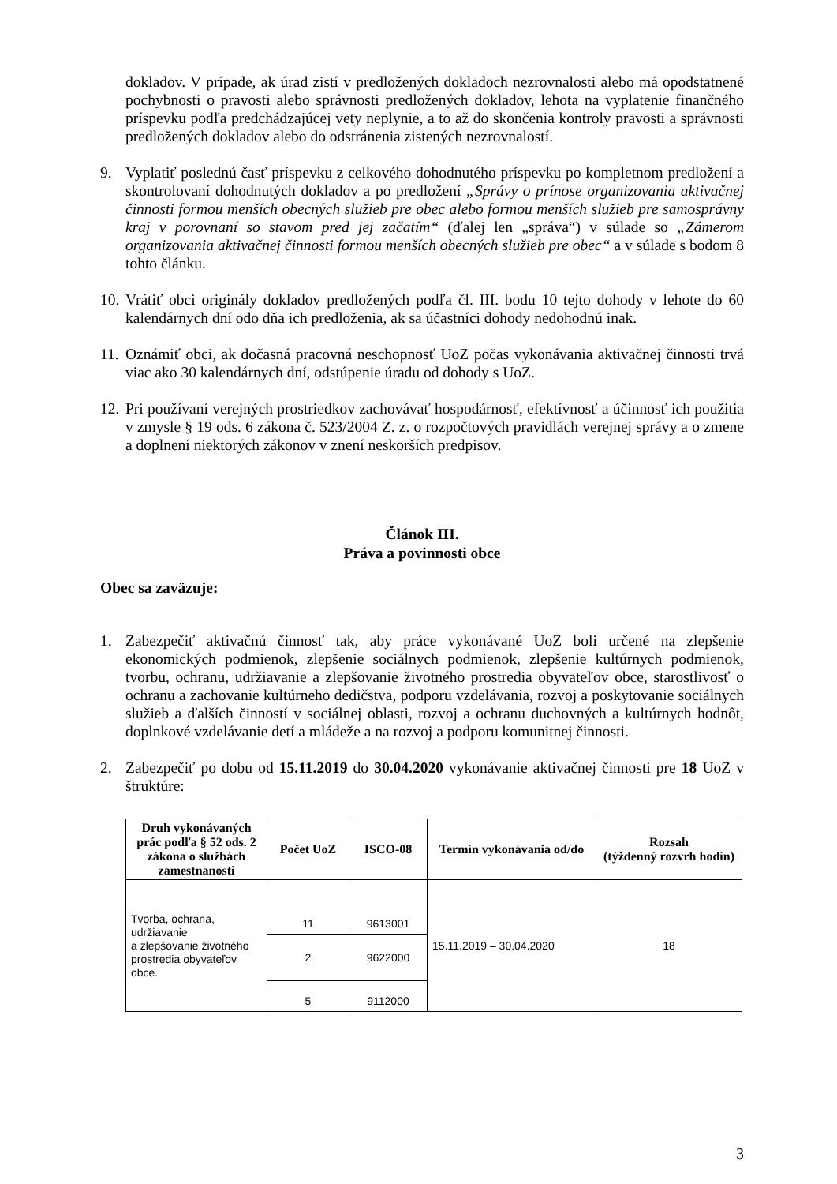dokladov. V prípade, ak úrad zistí v predložených dokladoch nezrovnalosti alebo má opodstatnené pochybnosti o pravosti alebo správnosti predložených dokladov, lehota na vyplatenie finančného príspevku podľa predchádzajúcej vety neplynie, a to až do skončenia kontroly pravosti a správnosti predložených dokladov alebo do odstránenia zistených nezrovnalostí.
9. Vyplatiť poslednú časť príspevku z celkového dohodnutého príspevku po kompletnom predložení a skontrolovaní dohodnutých dokladov a po predložení „Správy o prínose organizovania aktivačnej činnosti formou menších obecných služieb pre obec alebo formou menších služieb pre samosprávny kraj v porovnaní so stavom pred jej začatím“ (ďalej len „správa“) v súlade so „Zámerom organizovania aktivačnej činnosti formou menších obecných služieb pre obec“ a v súlade s bodom 8 tohto článku.
10.
Vrátiť obci originály dokladov predložených podľa čl. III. bodu 10 tejto dohody v lehote do 60 kalendárnych dní odo dňa ich predloženia, ak sa účastníci dohody nedohodnú inak.
11.
Oznámiť obci, ak dočasná pracovná neschopnosť UoZ počas vykonávania aktivačnej činnosti trvá viac ako 30 kalendárnych dní, odstúpenie úradu od dohody s UoZ.
12.
Pri používaní verejných prostriedkov zachovávať hospodárnosť, efektívnosť a účinnosť ich použitia v zmysle § 19 ods. 6 zákona č. 523/2004 Z. z. o rozpočtových pravidlách verejnej správy a o zmene a doplnení niektorých zákonov v znení neskorších predpisov.
Článok III.
Práva a povinnosti obce
Obec sa zaväzuje:
1. Zabezpečiť aktivačnú činnosť tak, aby práce vykonávané UoZ boli určené na zlepšenie ekonomických podmienok, zlepšenie sociálnych podmienok, zlepšenie kultúrnych podmienok, tvorbu, ochranu, udržiavanie a zlepšovanie životného prostredia obyvateľov obce, starostlivosť o ochranu a zachovanie kultúrneho dedičstva, podporu vzdelávania, rozvoj a poskytovanie sociálnych služieb a ďalších činností v sociálnej oblasti, rozvoj a ochranu duchovných a kultúrnych hodnôt, doplnkové vzdelávanie detí a mládeže a na rozvoj a podporu komunitnej činnosti.
2. Zabezpečiť po dobu od 15.11.2019 do 30.04.2020 vykonávanie aktivačnej činnosti pre 18 UoZ v štruktúre:
| Druh vykonávaných prác podľa § 52 ods. 2 zákona o službách zamestnanosti | Počet UoZ | ISCO-08 | Termín vykonávania od/do | Rozsah (týždenný rozvrh hodín) |
| --- | --- | --- | --- | --- |
| Tvorba, ochrana, udržiavanie a zlepšovanie životného prostredia obyvateľov obce. | 11 | 9613001 | 15.11.2019 – 30.04.2020 | 18 |
| | 2 | 9622000 | | |
| | 5 | 9112000 | | |
3